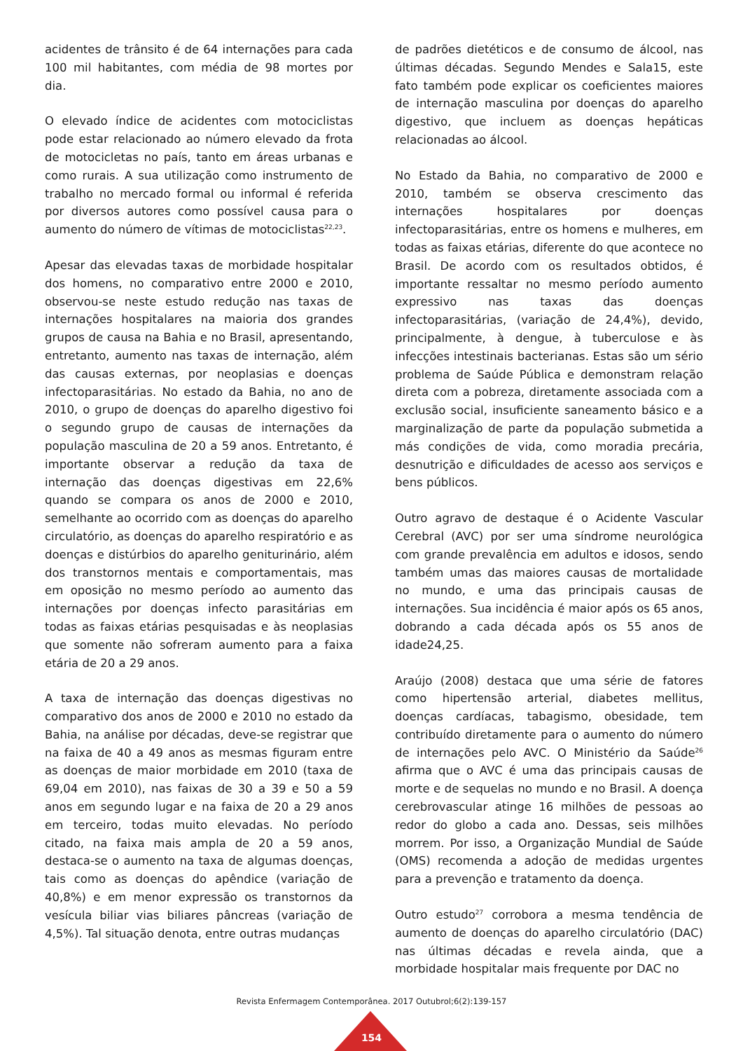acidentes de trânsito é de 64 internações para cada 100 mil habitantes, com média de 98 mortes por dia.
O elevado índice de acidentes com motociclistas pode estar relacionado ao número elevado da frota de motocicletas no país, tanto em áreas urbanas e como rurais. A sua utilização como instrumento de trabalho no mercado formal ou informal é referida por diversos autores como possível causa para o aumento do número de vítimas de motociclistas<sup>22,23</sup>.
Apesar das elevadas taxas de morbidade hospitalar dos homens, no comparativo entre 2000 e 2010, observou-se neste estudo redução nas taxas de internações hospitalares na maioria dos grandes grupos de causa na Bahia e no Brasil, apresentando, entretanto, aumento nas taxas de internação, além das causas externas, por neoplasias e doenças infectoparasitárias. No estado da Bahia, no ano de 2010, o grupo de doenças do aparelho digestivo foi o segundo grupo de causas de internações da população masculina de 20 a 59 anos. Entretanto, é importante observar a redução da taxa de internação das doenças digestivas em 22,6% quando se compara os anos de 2000 e 2010, semelhante ao ocorrido com as doenças do aparelho circulatório, as doenças do aparelho respiratório e as doenças e distúrbios do aparelho geniturinário, além dos transtornos mentais e comportamentais, mas em oposição no mesmo período ao aumento das internações por doenças infecto parasitárias em todas as faixas etárias pesquisadas e às neoplasias que somente não sofreram aumento para a faixa etária de 20 a 29 anos.
A taxa de internação das doenças digestivas no comparativo dos anos de 2000 e 2010 no estado da Bahia, na análise por décadas, deve-se registrar que na faixa de 40 a 49 anos as mesmas figuram entre as doenças de maior morbidade em 2010 (taxa de 69,04 em 2010), nas faixas de 30 a 39 e 50 a 59 anos em segundo lugar e na faixa de 20 a 29 anos em terceiro, todas muito elevadas. No período citado, na faixa mais ampla de 20 a 59 anos, destaca-se o aumento na taxa de algumas doenças, tais como as doenças do apêndice (variação de 40,8%) e em menor expressão os transtornos da vesícula biliar vias biliares pâncreas (variação de 4,5%). Tal situação denota, entre outras mudanças
de padrões dietéticos e de consumo de álcool, nas últimas décadas. Segundo Mendes e Sala15, este fato também pode explicar os coeficientes maiores de internação masculina por doenças do aparelho digestivo, que incluem as doenças hepáticas relacionadas ao álcool.
No Estado da Bahia, no comparativo de 2000 e 2010, também se observa crescimento das internações hospitalares por doenças infectoparasitárias, entre os homens e mulheres, em todas as faixas etárias, diferente do que acontece no Brasil. De acordo com os resultados obtidos, é importante ressaltar no mesmo período aumento expressivo nas taxas das doenças infectoparasitárias, (variação de 24,4%), devido, principalmente, à dengue, à tuberculose e às infecções intestinais bacterianas. Estas são um sério problema de Saúde Pública e demonstram relação direta com a pobreza, diretamente associada com a exclusão social, insuficiente saneamento básico e a marginalização de parte da população submetida a más condições de vida, como moradia precária, desnutrição e dificuldades de acesso aos serviços e bens públicos.
Outro agravo de destaque é o Acidente Vascular Cerebral (AVC) por ser uma síndrome neurológica com grande prevalência em adultos e idosos, sendo também umas das maiores causas de mortalidade no mundo, e uma das principais causas de internações. Sua incidência é maior após os 65 anos, dobrando a cada década após os 55 anos de idade24,25.
Araújo (2008) destaca que uma série de fatores como hipertensão arterial, diabetes mellitus, doenças cardíacas, tabagismo, obesidade, tem contribuído diretamente para o aumento do número de internações pelo AVC. O Ministério da Saúde<sup>26</sup> afirma que o AVC é uma das principais causas de morte e de sequelas no mundo e no Brasil. A doença cerebrovascular atinge 16 milhões de pessoas ao redor do globo a cada ano. Dessas, seis milhões morrem. Por isso, a Organização Mundial de Saúde (OMS) recomenda a adoção de medidas urgentes para a prevenção e tratamento da doença.
Outro estudo<sup>27</sup> corrobora a mesma tendência de aumento de doenças do aparelho circulatório (DAC) nas últimas décadas e revela ainda, que a morbidade hospitalar mais frequente por DAC no
Revista Enfermagem Contemporânea. 2017 Outubrol;6(2):139-157
154